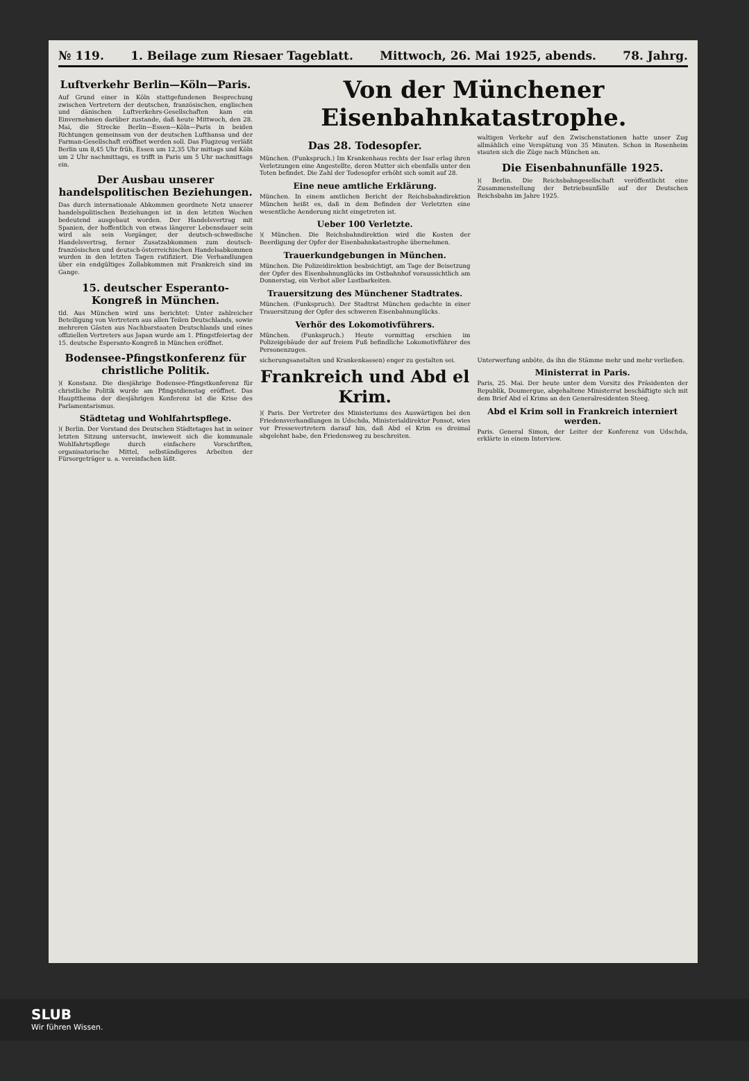№ 119. 1. Beilage zum Riesaer Tageblatt. Mittwoch, 26. Mai 1925, abends. 78. Jahrg.
Luftverkehr Berlin—Köln—Paris.
Auf Grund einer in Köln stattgefundenen Besprechung zwischen Vertretern der deutschen, französischen, englischen und dänischen Luftverkehrs-Gesellschaften kam ein Einvernehmen darüber zustande, daß heute Mittwoch, den 28. Mai, die Strecke Berlin—Essen—Köln—Paris in beiden Richtungen gemeinsam von der deutschen Lufthansa und der Farman-Gesellschaft eröffnet werden soll. Das Flugzeug verläßt Berlin um 8,45 Uhr früh, Essen um 12,35 Uhr mittags und Köln um 2 Uhr nachmittags, es trifft in Paris um 5 Uhr nachmittags ein.
Der Ausbau unserer handelspolitischen Beziehungen.
Das durch internationale Abkommen geordnete Netz unserer handelspolitischen Beziehungen ist in den letzten Wochen bedeutend ausgebaut worden. Der Handelsvertrag mit Spanien, der hoffentlich von etwas längerer Lebensdauer sein wird als sein Vorgänger, der deutsch-schwedische Handelsvertrag, ferner Zusatzabkommen zum deutsch-französischen und deutsch-österreichischen Handelsabkommen wurden in den letzten Tagen ratifiziert. Die Verhandlungen über ein endgültiges Zollabkommen mit Frankreich sind im Gange.
15. deutscher Esperanto-Kongreß in München.
tld. Aus München wird uns berichtet: Unter zahlreicher Beteiligung von Vertretern aus allen Teilen Deutschlands, sowie mehreren Gästen aus Nachbarstaaten Deutschlands und eines offiziellen Vertreters aus Japan wurde am 1. Pfingstfeiertag der 15. deutsche Esperanto-Kongreß in München eröffnet.
Bodensee-Pfingstkonferenz für christliche Politik.
)( Konstanz. Die diesjährige Bodensee-Pfingstkonferenz für christliche Politik wurde am Pfingstdienstag eröffnet. Das Hauptthema der diesjährigen Konferenz ist die Krise des Parlamentarismus.
Städtetag und Wohlfahrtspflege.
)( Berlin. Der Vorstand des Deutschen Städtetages hat in seiner letzten Sitzung untersucht, inwieweit sich die kommunale Wohlfahrtspflege durch einfachere Vorschriften, organisatorische Mittel, selbständigeres Arbeiten der Fürsorgeträger u. a. vereinfachen läßt.
Von der Münchener Eisenbahnkatastrophe.
Das 28. Todesopfer.
München. (Funkspruch.) Im Krankenhaus rechts der Isar erlag ihren Verletzungen eine Angestellte, deren Mutter sich ebenfalls unter den Toten befindet. Die Zahl der Todesopfer erhöht sich somit auf 28.
Eine neue amtliche Erklärung.
München. In einem amtlichen Bericht der Reichsbahndirektion München heißt es, daß in dem Befinden der Verletzten eine wesentliche Aenderung nicht eingetreten ist.
Ueber 100 Verletzte.
)( München. Die Reichsbahndirektion wird die Kosten der Beerdigung der Opfer der Eisenbahnkatastrophe übernehmen.
Trauerkundgebungen in München.
München. Die Polizeidirektion beabsichtigt, am Tage der Beisetzung der Opfer des Eisenbahnunglücks im Ostbahnhof voraussichtlich am Donnerstag, ein Verbot aller Lustbarkeiten.
Trauersitzung des Münchener Stadtrates.
München. (Funkspruch). Der Stadtrat München gedachte in einer Trauersitzung der Opfer des schweren Eisenbahnunglücks.
Verhör des Lokomotivführers.
München. (Funkspruch.) Heute vormittag erschien im Polizeigebäude der auf freiem Fuß befindliche Lokomotivführer des Personenzuges.
waltigen Verkehr auf den Zwischenstationen hatte unser Zug allmählich eine Verspätung von 35 Minuten. Schon in Rosenheim stauten sich die Züge nach München an.
Die Eisenbahnunfälle 1925.
)( Berlin. Die Reichsbahngesellschaft veröffentlicht eine Zusammenstellung der Betriebsunfälle auf der Deutschen Reichsbahn im Jahre 1925.
sicherungsanstalten und Krankenkassen) enger zu gestalten sei.
Frankreich und Abd el Krim.
)( Paris. Der Vertreter des Ministeriums des Auswärtigen bei den Friedensverhandlungen in Udschda, Ministerialdirektor Ponsot, wies vor Pressevertretern darauf hin, daß Abd el Krim es dreimal abgelehnt habe, den Friedensweg zu beschreiten.
Unterwerfung anböte, da ihn die Stämme mehr und mehr verließen.
Ministerrat in Paris.
Paris, 25. Mai. Der heute unter dem Vorsitz des Präsidenten der Republik, Doumergue, abgehaltene Ministerrat beschäftigte sich mit dem Brief Abd el Krims an den Generalresidenten Steeg.
Abd el Krim soll in Frankreich interniert werden.
Paris. General Simon, der Leiter der Konferenz von Udschda, erklärte in einem Interview.
SLUB
Wir führen Wissen.